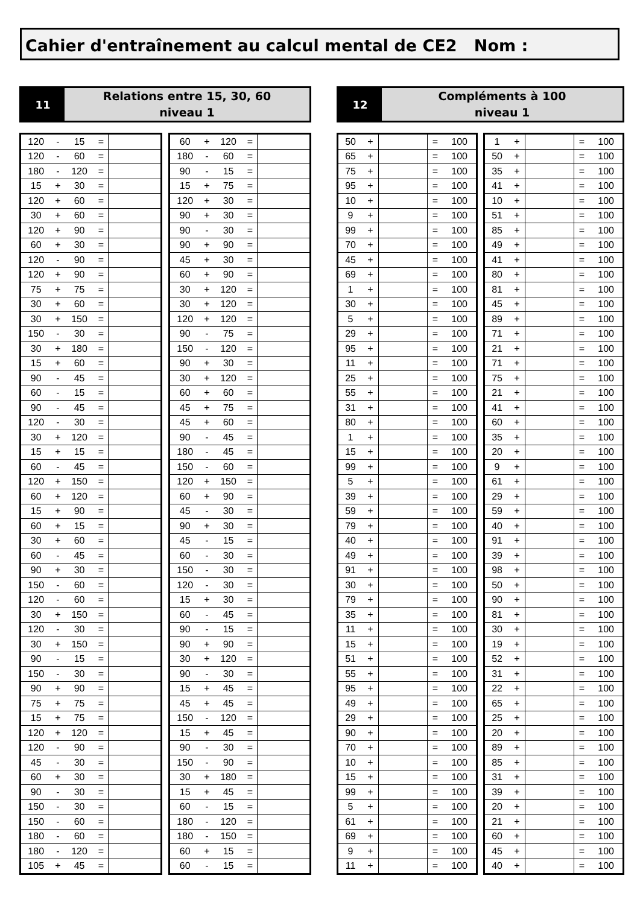Cahier d'entraînement au calcul mental de CE2 Nom :
11
Relations entre 15, 30, 60
niveau 1
12
Compléments à 100
niveau 1
| 120 | - | 15 | = | |
| 120 | - | 60 | = | |
| 180 | - | 120 | = | |
| 15 | + | 30 | = | |
| 120 | + | 60 | = | |
| 30 | + | 60 | = | |
| 120 | + | 90 | = | |
| 60 | + | 30 | = | |
| 120 | - | 90 | = | |
| 120 | + | 90 | = | |
| 75 | + | 75 | = | |
| 30 | + | 60 | = | |
| 30 | + | 150 | = | |
| 150 | - | 30 | = | |
| 30 | + | 180 | = | |
| 15 | + | 60 | = | |
| 90 | - | 45 | = | |
| 60 | - | 15 | = | |
| 90 | - | 45 | = | |
| 120 | - | 30 | = | |
| 30 | + | 120 | = | |
| 15 | + | 15 | = | |
| 60 | - | 45 | = | |
| 120 | + | 150 | = | |
| 60 | + | 120 | = | |
| 15 | + | 90 | = | |
| 60 | + | 15 | = | |
| 30 | + | 60 | = | |
| 60 | - | 45 | = | |
| 90 | + | 30 | = | |
| 150 | - | 60 | = | |
| 120 | - | 60 | = | |
| 30 | + | 150 | = | |
| 120 | - | 30 | = | |
| 30 | + | 150 | = | |
| 90 | - | 15 | = | |
| 150 | - | 30 | = | |
| 90 | + | 90 | = | |
| 75 | + | 75 | = | |
| 15 | + | 75 | = | |
| 120 | + | 120 | = | |
| 120 | - | 90 | = | |
| 45 | - | 30 | = | |
| 60 | + | 30 | = | |
| 90 | - | 30 | = | |
| 150 | - | 30 | = | |
| 150 | - | 60 | = | |
| 180 | - | 60 | = | |
| 180 | - | 120 | = | |
| 105 | + | 45 | = | |
| 60 | + | 120 | = | |
| 180 | - | 60 | = | |
| 90 | - | 15 | = | |
| 15 | + | 75 | = | |
| 120 | + | 30 | = | |
| 90 | + | 30 | = | |
| 90 | - | 30 | = | |
| 90 | + | 90 | = | |
| 45 | + | 30 | = | |
| 60 | + | 90 | = | |
| 30 | + | 120 | = | |
| 30 | + | 120 | = | |
| 120 | + | 120 | = | |
| 90 | - | 75 | = | |
| 150 | - | 120 | = | |
| 90 | + | 30 | = | |
| 30 | + | 120 | = | |
| 60 | + | 60 | = | |
| 45 | + | 75 | = | |
| 45 | + | 60 | = | |
| 90 | - | 45 | = | |
| 180 | - | 45 | = | |
| 150 | - | 60 | = | |
| 120 | + | 150 | = | |
| 60 | + | 90 | = | |
| 45 | - | 30 | = | |
| 90 | + | 30 | = | |
| 45 | - | 15 | = | |
| 60 | - | 30 | = | |
| 150 | - | 30 | = | |
| 120 | - | 30 | = | |
| 15 | + | 30 | = | |
| 60 | - | 45 | = | |
| 90 | - | 15 | = | |
| 90 | + | 90 | = | |
| 30 | + | 120 | = | |
| 90 | - | 30 | = | |
| 15 | + | 45 | = | |
| 45 | + | 45 | = | |
| 150 | - | 120 | = | |
| 15 | + | 45 | = | |
| 90 | - | 30 | = | |
| 150 | - | 90 | = | |
| 30 | + | 180 | = | |
| 15 | + | 45 | = | |
| 60 | - | 15 | = | |
| 180 | - | 120 | = | |
| 180 | - | 150 | = | |
| 60 | + | 15 | = | |
| 60 | - | 15 | = | |
| 50 | + | | = | 100 |
| 65 | + | | = | 100 |
| 75 | + | | = | 100 |
| 95 | + | | = | 100 |
| 10 | + | | = | 100 |
| 9 | + | | = | 100 |
| 99 | + | | = | 100 |
| 70 | + | | = | 100 |
| 45 | + | | = | 100 |
| 69 | + | | = | 100 |
| 1 | + | | = | 100 |
| 30 | + | | = | 100 |
| 5 | + | | = | 100 |
| 29 | + | | = | 100 |
| 95 | + | | = | 100 |
| 11 | + | | = | 100 |
| 25 | + | | = | 100 |
| 55 | + | | = | 100 |
| 31 | + | | = | 100 |
| 80 | + | | = | 100 |
| 1 | + | | = | 100 |
| 15 | + | | = | 100 |
| 99 | + | | = | 100 |
| 5 | + | | = | 100 |
| 39 | + | | = | 100 |
| 59 | + | | = | 100 |
| 79 | + | | = | 100 |
| 40 | + | | = | 100 |
| 49 | + | | = | 100 |
| 91 | + | | = | 100 |
| 30 | + | | = | 100 |
| 79 | + | | = | 100 |
| 35 | + | | = | 100 |
| 11 | + | | = | 100 |
| 15 | + | | = | 100 |
| 51 | + | | = | 100 |
| 55 | + | | = | 100 |
| 95 | + | | = | 100 |
| 49 | + | | = | 100 |
| 29 | + | | = | 100 |
| 90 | + | | = | 100 |
| 70 | + | | = | 100 |
| 10 | + | | = | 100 |
| 15 | + | | = | 100 |
| 99 | + | | = | 100 |
| 5 | + | | = | 100 |
| 61 | + | | = | 100 |
| 69 | + | | = | 100 |
| 9 | + | | = | 100 |
| 11 | + | | = | 100 |
| 1 | + | | = | 100 |
| 50 | + | | = | 100 |
| 35 | + | | = | 100 |
| 41 | + | | = | 100 |
| 10 | + | | = | 100 |
| 51 | + | | = | 100 |
| 85 | + | | = | 100 |
| 49 | + | | = | 100 |
| 41 | + | | = | 100 |
| 80 | + | | = | 100 |
| 81 | + | | = | 100 |
| 45 | + | | = | 100 |
| 89 | + | | = | 100 |
| 71 | + | | = | 100 |
| 21 | + | | = | 100 |
| 71 | + | | = | 100 |
| 75 | + | | = | 100 |
| 21 | + | | = | 100 |
| 41 | + | | = | 100 |
| 60 | + | | = | 100 |
| 35 | + | | = | 100 |
| 20 | + | | = | 100 |
| 9 | + | | = | 100 |
| 61 | + | | = | 100 |
| 29 | + | | = | 100 |
| 59 | + | | = | 100 |
| 40 | + | | = | 100 |
| 91 | + | | = | 100 |
| 39 | + | | = | 100 |
| 98 | + | | = | 100 |
| 50 | + | | = | 100 |
| 90 | + | | = | 100 |
| 81 | + | | = | 100 |
| 30 | + | | = | 100 |
| 19 | + | | = | 100 |
| 52 | + | | = | 100 |
| 31 | + | | = | 100 |
| 22 | + | | = | 100 |
| 65 | + | | = | 100 |
| 25 | + | | = | 100 |
| 20 | + | | = | 100 |
| 89 | + | | = | 100 |
| 85 | + | | = | 100 |
| 31 | + | | = | 100 |
| 39 | + | | = | 100 |
| 20 | + | | = | 100 |
| 21 | + | | = | 100 |
| 60 | + | | = | 100 |
| 45 | + | | = | 100 |
| 40 | + | | = | 100 |